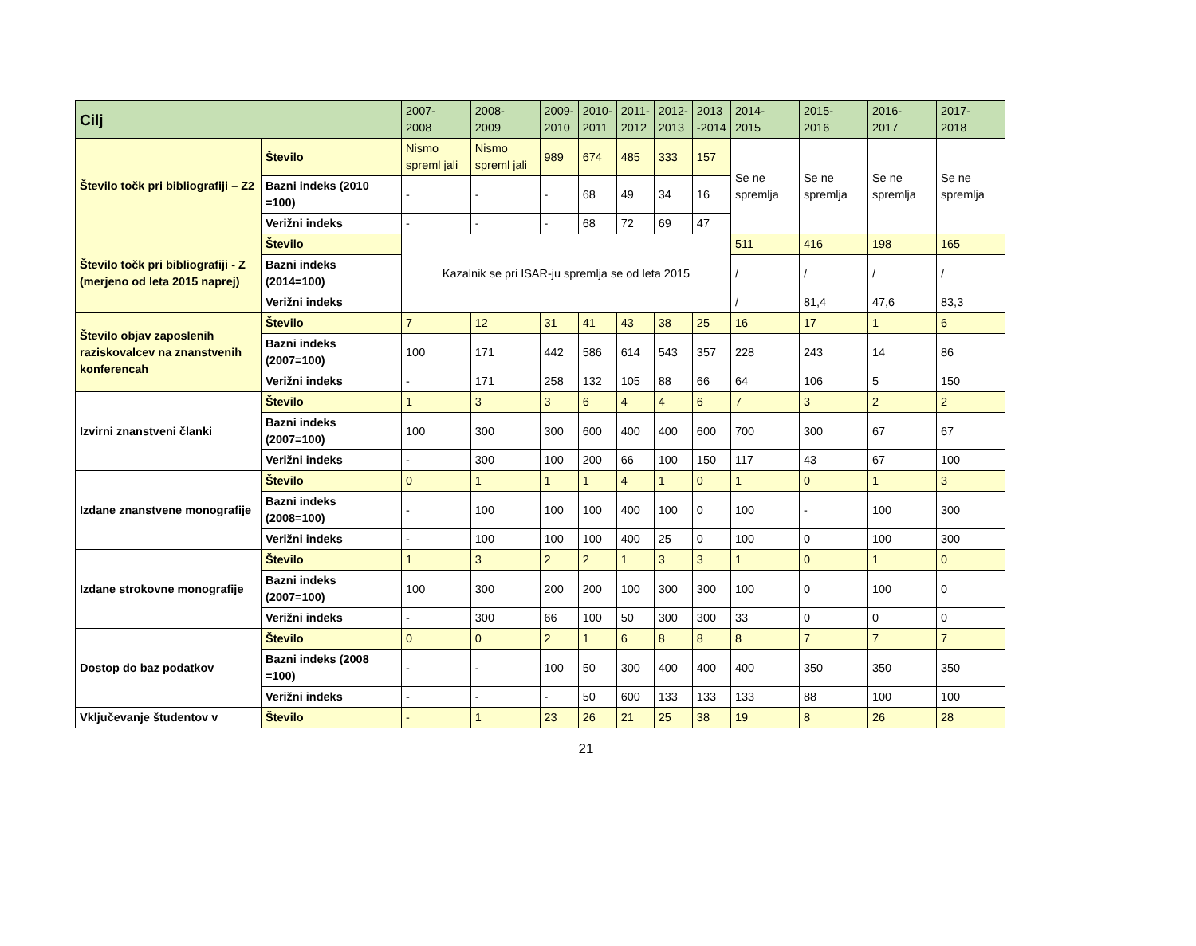| Cilj | | 2007- 2008 | 2008- 2009 | 2009- 2010 | 2010- 2011 | 2011- 2012 | 2012- 2013 | 2013 -2014 | 2014- 2015 | 2015- 2016 | 2016- 2017 | 2017- 2018 |
| --- | --- | --- | --- | --- | --- | --- | --- | --- | --- | --- | --- | --- |
| Število točk pri bibliografiji – Z2 | Število | Nismo spreml jali | Nismo spreml jali | 989 | 674 | 485 | 333 | 157 | Se ne spremlja | Se ne spremlja | Se ne spremlja | Se ne spremlja |
| | Bazni indeks (2010 =100) | - | - | - | 68 | 49 | 34 | 16 | | | | |
| | Verižni indeks | - | - | - | 68 | 72 | 69 | 47 | | | | |
| Število točk pri bibliografiji - Z (merjeno od leta 2015 naprej) | Število | Kazalnik se pri ISAR-ju spremlja se od leta 2015 | | | | | | | 511 | 416 | 198 | 165 |
| | Bazni indeks (2014=100) | | | | | | | | / | / | / | / |
| | Verižni indeks | | | | | | | | / | 81,4 | 47,6 | 83,3 |
| Število objav zaposlenih raziskovalcev na znanstvenih konferencah | Število | 7 | 12 | 31 | 41 | 43 | 38 | 25 | 16 | 17 | 1 | 6 |
| | Bazni indeks (2007=100) | 100 | 171 | 442 | 586 | 614 | 543 | 357 | 228 | 243 | 14 | 86 |
| | Verižni indeks | - | 171 | 258 | 132 | 105 | 88 | 66 | 64 | 106 | 5 | 150 |
| Izvirni znanstveni članki | Število | 1 | 3 | 3 | 6 | 4 | 4 | 6 | 7 | 3 | 2 | 2 |
| | Bazni indeks (2007=100) | 100 | 300 | 300 | 600 | 400 | 400 | 600 | 700 | 300 | 67 | 67 |
| | Verižni indeks | - | 300 | 100 | 200 | 66 | 100 | 150 | 117 | 43 | 67 | 100 |
| Izdane znanstvene monografije | Število | 0 | 1 | 1 | 1 | 4 | 1 | 0 | 1 | 0 | 1 | 3 |
| | Bazni indeks (2008=100) | - | 100 | 100 | 100 | 400 | 100 | 0 | 100 | - | 100 | 300 |
| | Verižni indeks | - | 100 | 100 | 100 | 400 | 25 | 0 | 100 | 0 | 100 | 300 |
| Izdane strokovne monografije | Število | 1 | 3 | 2 | 2 | 1 | 3 | 3 | 1 | 0 | 1 | 0 |
| | Bazni indeks (2007=100) | 100 | 300 | 200 | 200 | 100 | 300 | 300 | 100 | 0 | 100 | 0 |
| | Verižni indeks | - | 300 | 66 | 100 | 50 | 300 | 300 | 33 | 0 | 0 | 0 |
| Dostop do baz podatkov | Število | 0 | 0 | 2 | 1 | 6 | 8 | 8 | 8 | 7 | 7 | 7 |
| | Bazni indeks (2008 =100) | - | - | 100 | 50 | 300 | 400 | 400 | 400 | 350 | 350 | 350 |
| | Verižni indeks | - | - | - | 50 | 600 | 133 | 133 | 133 | 88 | 100 | 100 |
| Vključevanje študentov v | Število | - | 1 | 23 | 26 | 21 | 25 | 38 | 19 | 8 | 26 | 28 |
21